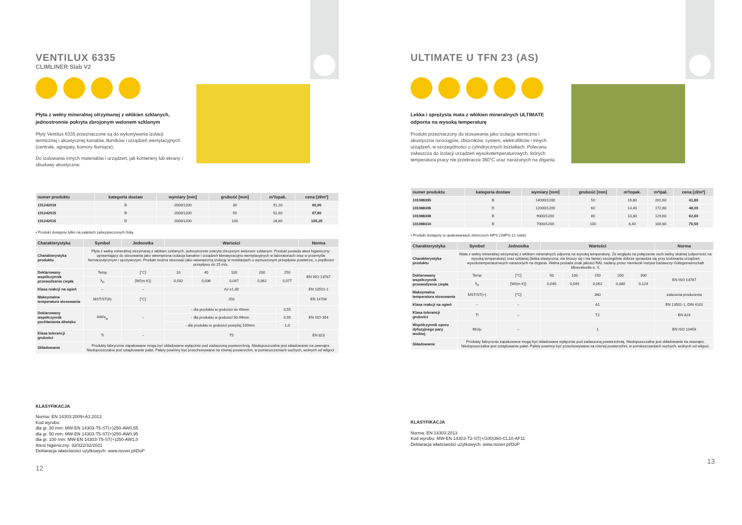VENTILUX 6335
CLIMLINER Slab V2
Płyta z wełny mineralnej otrzymanej z włókien szklanych, jednostronnie pokryta zbrojonym welonem szklanym
Płyty Ventilux 6335 przeznaczone są do wykonywania izolacji termicznej i akustycznej kanałów, tłumików i urządzeń wentylacyjnych (centrale, agregaty, komory tłumiące).
Do izolowania innych materiałów i urządzeń, jak kontenery lub ekrany i obudowy akustyczne.
| numer produktu | kategoria dostaw | wymiary [mm] | grubość [mm] | m²/opak. | cena [zł/m²] |
| --- | --- | --- | --- | --- | --- |
| 101242018 | B | 2000/1200 | 30 | 91,20 | 60,00 |
| 101242015 | B | 2000/1200 | 50 | 52,80 | 67,80 |
| 101242016 | D | 2000/1200 | 100 | 28,80 | 105,20 |
• Produkt dostępny tylko na paletach zabezpieczonych folią.
| Charakterystyka | Symbol | Jednostka | Wartości | | | | | Norma |
| --- | --- | --- | --- | --- | --- | --- | --- | --- |
| Charakterystyka produktu | Płyta z wełny mineralnej otrzymanej z włókien szklanych, jednostronnie pokryta zbrojonym welonem szklanym. Produkt posiada atest higieniczny: uprawniający do stosowania jako wewnętrzna izolacja kanałów i urządzeń klimatyzacyjno-wentylacyjnych w laboratoriach oraz w przemyśle farmaceutycznym i spożywczym. Produkt można stosować jako wewnętrzną izolację w instalacjach o wymuszonym przepływie powietrza, o prędkości przepływu do 25 m/s. | | | | | | | |
| Deklarowany współczynnik przewodzenia ciepła | Temp | [°C] | 10 | 40 | 100 | 200 | 250 | EN ISO 13787 |
| | λ<sub>D</sub> | [W/(m·K)] | 0,032 | 0,036 | 0,047 | 0,062 | 0,077 | |
| Klasa reakcji na ogień | – | – | A2-s1,d0 | | | | | EN 13501-1 |
| Maksymalna temperatura stosowania | MST/ST(6) | [°C] | 250 | | | | | EN 14706 |
| Deklarowany współczynnik pochłaniania dźwięku | AW/α<sub>w</sub> | – | - dla produktu w grubości do 49mm | | | | 0,55 | EN ISO 354 |
| | | | - dla produktu w grubości 50-99mm | | | | 0,95 | |
| | | | - dla produktu w grubości powyżej 100mm | | | | 1,0 | |
| Klasa tolerancji grubości | Ti | – | T5 | | | | | EN 823 |
| Składowanie | Produkty fabrycznie zapakowane mogą być składowane wyłącznie pod zadaszoną powierzchnią. Niedopuszczalne jest składowanie na zewnątrz. Niedopuszczalne jest sztaplowanie palet. Palety powinny być przechowywane na równej powierzchni, w pomieszczeniach suchych, wolnych od wilgoci. | | | | | | | |
KLASYFIKACJA
Norma: EN 14303:2009+A1:2013
Kod wyrobu:
dla gr. 30 mm: MW-EN 14303-T5-ST(+)250-AW0,55
dla gr. 50 mm: MW-EN 14303-T5-ST(+)250-AW0,95
dla gr. 100 mm: MW-EN 14303-T5-ST(+)250-AW1,0
Atest higieniczny: 32/322/32/2021
Deklaracja właściwości użytkowych: www.isover.pl/DoP
12
ULTIMATE U TFN 23 (AS)
Lekka i sprężysta mata z włókien mineralnych ULTIMATE odporna na wysoką temperaturę
Produkt przeznaczony do stosowania jako izolacja termiczna i akustyczna rurociągów, zbiorników, cystern, elektrofiltrów i innych urządzeń, w szczególności o cylindrycznych kształtach. Polecana zwłaszcza do izolacji urządzeń wysokotemperaturowych, których temperatura pracy nie przekracza 360°C oraz narażonych na drgania.
| numer produktu | kategoria dostaw | wymiary [mm] | grubość [mm] | m²/opak. | m²/pal. | cena [zł/m²] |
| --- | --- | --- | --- | --- | --- | --- |
| 101088305 | B | 14000/1200 | 50 | 16,80 | 201,60 | 41,80 |
| 101088306 | D | 12000/1200 | 60 | 14,40 | 172,80 | 48,00 |
| 101088308 | B | 9000/1200 | 80 | 10,80 | 129,60 | 62,60 |
| 101088310 | B | 7000/1200 | 100 | 8,40 | 100,80 | 76,50 |
• Produkt dostępny w opakowaniach zbiorczych MPS (1MPS-12 rolek).
| Charakterystyka | Symbol | Jednostka | Wartości | | | | | Norma |
| --- | --- | --- | --- | --- | --- | --- | --- | --- |
| Charakterystyka produktu | Mata z wełny mineralnej otrzymanej z włókien mineralnych odporna na wysoką temperaturę. Ze względu na połączenie cech wełny skalnej (odporność na wysoką temperaturę) oraz szklanej (lekka elastyczna, nie kruszy się i nie łamie) szczególnie dobrze sprawdza się przy izolowaniu urządzeń wysokotemperaturowych narażonych na drgania. Wełna posiada znak jakości RAL nadany przez niemiecki instytut badawczy Gütegemeinschaft Mineralwolle e. V. | | | | | | | |
| Deklarowany współczynnik przewodzenia ciepła | Temp | [°C] | 50 | 100 | 150 | 200 | 300 | EN ISO 13787 |
| | λ<sub>D</sub> | [W/(m·K)] | 0,040 | 0,049 | 0,062 | 0,080 | 0,124 | |
| Maksymalna temperatura stosowania | MST/ST(+) | [°C] | 360 | | | | | zalecenia producenta |
| Klasa reakcji na ogień | – | – | A1 | | | | | EN 13501-1; DIN 4102 |
| Klasa tolerancji grubości | Ti | – | T2 | | | | | EN 823 |
| Współczynnik oporu dyfuzyjnego pary wodnej | MU/μ | – | 1 | | | | | EN ISO 10456 |
| Składowanie | Produkty fabrycznie zapakowane mogą być składowane wyłącznie pod zadaszoną powierzchnią. Niedopuszczalne jest składowanie na zewnątrz. Niedopuszczalne jest sztaplowanie palet. Palety powinny być przechowywane na równej powierzchni, w pomieszczeniach suchych, wolnych od wilgoci. | | | | | | | |
KLASYFIKACJA
Norma: EN 14303:2013
Kod wyrobu: MW-EN 14303-T2-ST(+/100)360-CL10-AF11
Deklaracja właściwości użytkowych: www.isover.pl/DoP
13